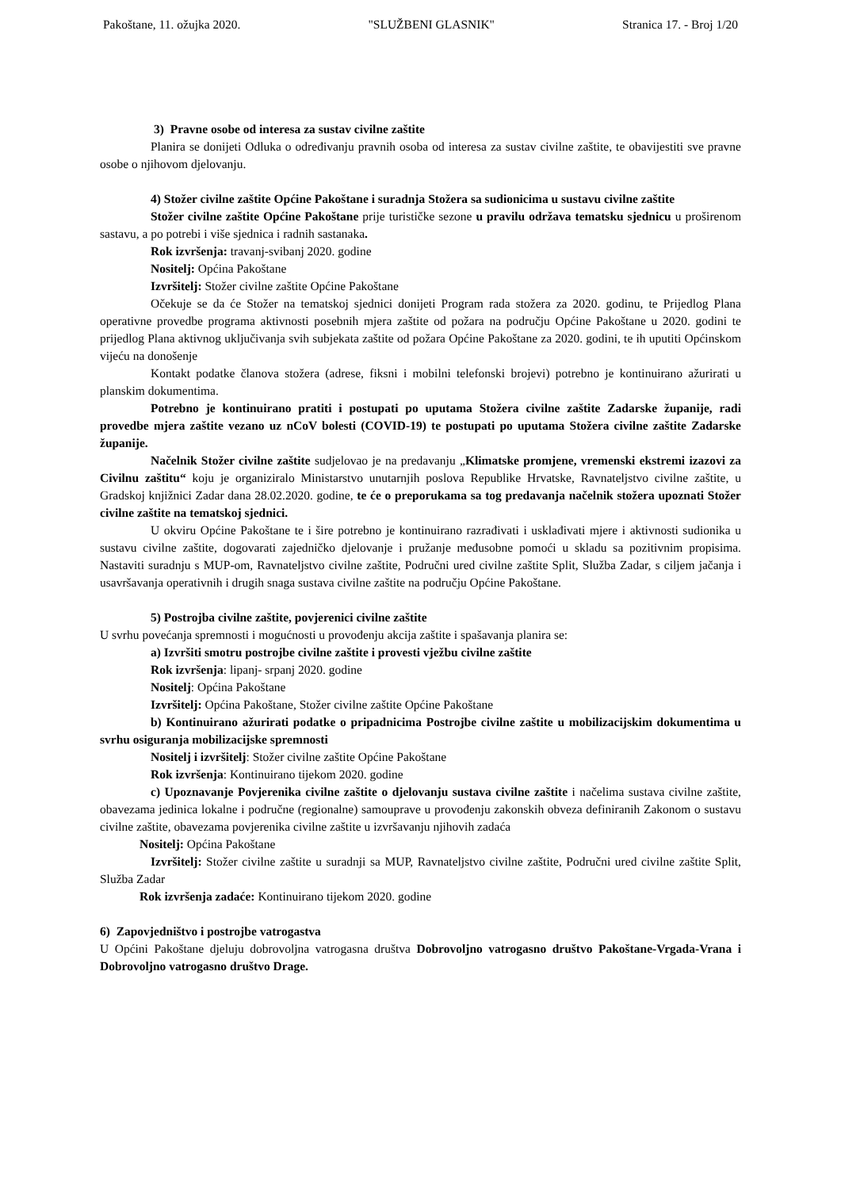Pakoštane, 11. ožujka 2020. "SLUŽBENI GLASNIK" Stranica 17. - Broj 1/20
3) Pravne osobe od interesa za sustav civilne zaštite
Planira se donijeti Odluka o određivanju pravnih osoba od interesa za sustav civilne zaštite, te obavijestiti sve pravne osobe o njihovom djelovanju.
4) Stožer civilne zaštite Općine Pakoštane i suradnja Stožera sa sudionicima u sustavu civilne zaštite
Stožer civilne zaštite Općine Pakoštane prije turističke sezone u pravilu održava tematsku sjednicu u proširenom sastavu, a po potrebi i više sjednica i radnih sastanaka.
Rok izvršenja: travanj-svibanj 2020. godine
Nositelj: Općina Pakoštane
Izvršitelj: Stožer civilne zaštite Općine Pakoštane
Očekuje se da će Stožer na tematskoj sjednici donijeti Program rada stožera za 2020. godinu, te Prijedlog Plana operativne provedbe programa aktivnosti posebnih mjera zaštite od požara na području Općine Pakoštane u 2020. godini te prijedlog Plana aktivnog uključivanja svih subjekata zaštite od požara Općine Pakoštane za 2020. godini, te ih uputiti Općinskom vijeću na donošenje
Kontakt podatke članova stožera (adrese, fiksni i mobilni telefonski brojevi) potrebno je kontinuirano ažurirati u planskim dokumentima.
Potrebno je kontinuirano pratiti i postupati po uputama Stožera civilne zaštite Zadarske županije, radi provedbe mjera zaštite vezano uz nCoV bolesti (COVID-19) te postupati po uputama Stožera civilne zaštite Zadarske županije.
Načelnik Stožer civilne zaštite sudjelovao je na predavanju „Klimatske promjene, vremenski ekstremi izazovi za Civilnu zaštitu“ koju je organiziralo Ministarstvo unutarnjih poslova Republike Hrvatske, Ravnateljstvo civilne zaštite, u Gradskoj knjižnici Zadar dana 28.02.2020. godine, te će o preporukama sa tog predavanja načelnik stožera upoznati Stožer civilne zaštite na tematskoj sjednici.
U okviru Općine Pakoštane te i šire potrebno je kontinuirano razrađivati i usklađivati mjere i aktivnosti sudionika u sustavu civilne zaštite, dogovarati zajedničko djelovanje i pružanje međusobne pomoći u skladu sa pozitivnim propisima. Nastaviti suradnju s MUP-om, Ravnateljstvo civilne zaštite, Područni ured civilne zaštite Split, Služba Zadar, s ciljem jačanja i usavršavanja operativnih i drugih snaga sustava civilne zaštite na području Općine Pakoštane.
5) Postrojba civilne zaštite, povjerenici civilne zaštite
U svrhu povećanja spremnosti i mogućnosti u provođenju akcija zaštite i spašavanja planira se:
a) Izvršiti smotru postrojbe civilne zaštite i provesti vježbu civilne zaštite
Rok izvršenja: lipanj- srpanj 2020. godine
Nositelj: Općina Pakoštane
Izvršitelj: Općina Pakoštane, Stožer civilne zaštite Općine Pakoštane
b) Kontinuirano ažurirati podatke o pripadnicima Postrojbe civilne zaštite u mobilizacijskim dokumentima u svrhu osiguranja mobilizacijske spremnosti
Nositelj i izvršitelj: Stožer civilne zaštite Općine Pakoštane
Rok izvršenja: Kontinuirano tijekom 2020. godine
c) Upoznavanje Povjerenika civilne zaštite o djelovanju sustava civilne zaštite i načelima sustava civilne zaštite, obavezama jedinica lokalne i područne (regionalne) samouprave u provođenju zakonskih obveza definiranih Zakonom o sustavu civilne zaštite, obavezama povjerenika civilne zaštite u izvršavanju njihovih zadaća
Nositelj: Općina Pakoštane
Izvršitelj: Stožer civilne zaštite u suradnji sa MUP, Ravnateljstvo civilne zaštite, Područni ured civilne zaštite Split, Služba Zadar
Rok izvršenja zadaće: Kontinuirano tijekom 2020. godine
6) Zapovjedništvo i postrojbe vatrogastva
U Općini Pakoštane djeluju dobrovoljna vatrogasna društva Dobrovoljno vatrogasno društvo Pakoštane-Vrgada-Vrana i Dobrovoljno vatrogasno društvo Drage.